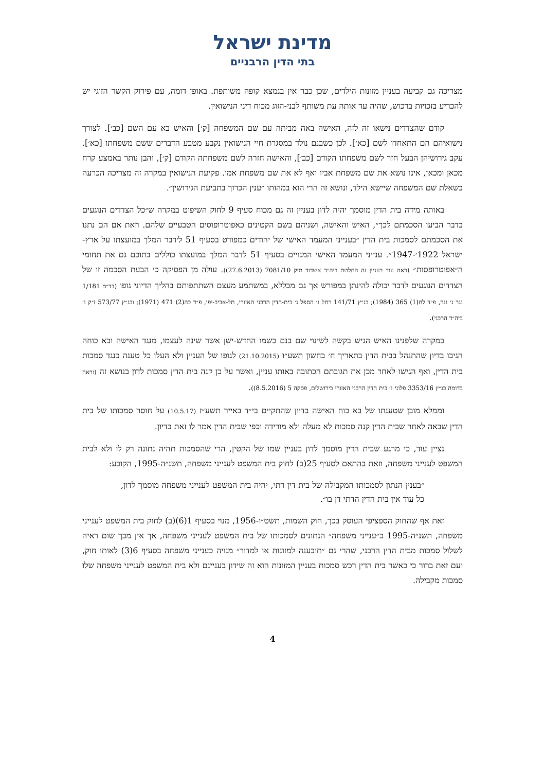מדינת ישראל
בתי הדין הרבניים
מצריכה גם קביעה בעניין מזונות הילדים, שכן כבר אין בנמצא קופה משותפת. באופן דומה, עם פירוק הקשר הזוגי יש להכריע בזכויות ברכוש, שהיה עד אותה עת משותף לבני-הזוג מכוח דיני הנישואין.
קודם שהצדדים נישאו זה לזה, האישה באה מביתה עם שם המשפחה [ק׳] והאיש בא עם השם [כב׳]. לצורך נישואיהם הם התאחדו לשם [כא׳]. לכן כשבנם נולד במסגרת חיי הנישואין נקבע מטבע הדברים ששם משפחתו [כא׳]. עקב גירושיהן הבעל חזר לשם משפחתו הקודם [כב׳], והאישה חזרה לשם משפחתה הקודם [ק׳], והבן נותר באמצע קרח מכאן ומכאן, אינו נושא את שם משפחת אביו ואף לא את שם משפחת אמו. פקיעת הנישואין במקרה זה מצריכה הכרעה בשאלת שם המשפחה שיישא הילד, ונושא זה הרי הוא במהותו ״ענין הכרוך בתביעת הגירושין״.
באותה מידה בית הדין מוסמך יהיה לדון בעניין זה גם מכוח סעיף 9 לחוק השיפוט במקרה ש״כל הצדדים הנוגעים בדבר הביעו הסכמתם לכך״, האיש והאישה, ושניהם בשם הקטינים כאפוטרופוסים הטבעיים שלהם. וזאת אם הם נתנו את הסכמתם לסמכות בית הדין ״בענייני המעמד האישי של יהודים כמפורט בסעיף 51 ל׳דבר המלך במועצתו על ארץ-ישראל 1922׳-1947״. ענייני המעמד האישי המנויים בסעיף 51 לדבר המלך במועצתו כוללים בתוכם גם את תחומי ה״אפוטרופסות״ (ראה עוד בעניין זה החלטת ביה״ד אשדוד תיק 7081/10 (27.6.2013)). עולה מן הפסיקה כי הבעת הסכמה זו של הצדדים הנוגעים לדבר יכולה להינתן במפורש אך גם מכללא, במשתמע מעצם השתתפותם בהליך הדיוני גופו (בד״מ 1/181 נגר נ׳ נגר, פ״ד לח(1) 365 (1984); בג״ץ 141/71 רחל ג׳ הספל נ׳ בית-הדין הרבני האזורי, תל-אביב-יפו, פ״ד כה(2) 471 (1971); ובג״ץ 573/77 ז״ק נ׳ ביה״ד הרבני).
במקרה שלפנינו האיש הגיש בקשה לשינוי שם בנם כשמו החדש-ישן אשר שינה לעצמו, מנגד האישה ובא כוחה הגיבו בדיון שהתנהל בבית הדין בתאריך ח׳ בחשון תשע״ו (21.10.2015) לגופו של העניין ולא העלו כל טענה כנגד סמכות בית הדין, ואף הגישו לאחר מכן את תגובתם הכתובה באותו עניין, ואשר על כן קנה בית הדין סמכות לדון בנושא זה (וראה בדומה בג״ץ 3353/16 פלוני נ׳ בית הדין הרבני האזורי בירושלים, פסקה 5 (8.5.2016)).
וממלא מובן שטענתו של בא כוח האישה בדיון שהתקיים בי״ד באייר תשע״ז (10.5.17) על חוסר סמכותו של בית הדין שבאה לאחר שבית הדין קנה סמכות לא מעלה ולא מורידה וכפי שבית הדין אמר לו זאת בדיון.
נציין עוד, כי מרגע שבית הדין מוסמך לדון בעניין שמו של הקטין, הרי שהסמכות תהיה נתונה רק לו ולא לבית המשפט לענייני משפחה, וזאת בהתאם לסעיף 25(ב) לחוק בית המשפט לענייני משפחה, תשנ״ה-1995, הקובע:
״בענין הנתון לסמכותו המקבילה של בית דין דתי, יהיה בית המשפט לענייני משפחה מוסמך לדון, כל עוד אין בית הדין הדתי דן בו״.
זאת אף שהחוק הספציפי העוסק בכך, חוק השמות, תשט״ו-1956, מנוי בסעיף 1(6)(ב) לחוק בית המשפט לענייני משפחה, תשנ״ה-1995 כ״ענייני משפחה״ הנתונים לסמכותו של בית המשפט לענייני משפחה, אך אין מכך שום ראיה לשלול סמכות מבית הדין הרבני, שהרי גם ״תובענה למזונות או למדור״ מנויה כענייני משפחה בסעיף 6(3) לאותו חוק, ועם זאת ברור כי כאשר בית הדין רכש סמכות בעניין המזונות הוא זה שידון בעניינם ולא בית המשפט לענייני משפחה שלו סמכות מקבילה.
4